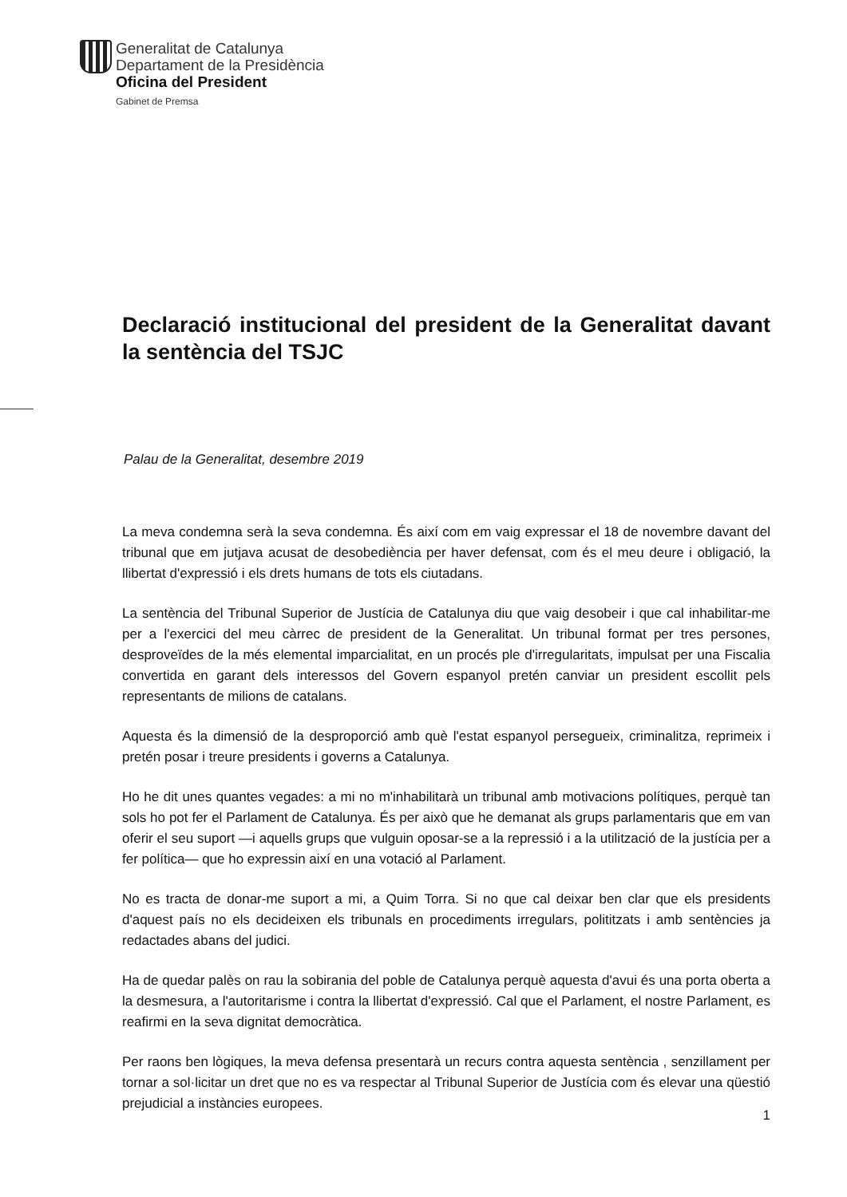Generalitat de Catalunya
Departament de la Presidència
Oficina del President
Gabinet de Premsa
Declaració institucional del president de la Generalitat davant la sentència del TSJC
Palau de la Generalitat, desembre 2019
La meva condemna serà la seva condemna. És així com em vaig expressar el 18 de novembre davant del tribunal que em jutjava acusat de desobediència per haver defensat, com és el meu deure i obligació, la llibertat d'expressió i els drets humans de tots els ciutadans.
La sentència del Tribunal Superior de Justícia de Catalunya diu que vaig desobeir i que cal inhabilitar-me per a l'exercici del meu càrrec de president de la Generalitat. Un tribunal format per tres persones, desproveïdes de la més elemental imparcialitat, en un procés ple d'irregularitats, impulsat per una Fiscalia convertida en garant dels interessos del Govern espanyol pretén canviar un president escollit pels representants de milions de catalans.
Aquesta és la dimensió de la desproporció amb què l'estat espanyol persegueix, criminalitza, reprimeix i pretén posar i treure presidents i governs a Catalunya.
Ho he dit unes quantes vegades: a mi no m'inhabilitarà un tribunal amb motivacions polítiques, perquè tan sols ho pot fer el Parlament de Catalunya. És per això que he demanat als grups parlamentaris que em van oferir el seu suport —i aquells grups que vulguin oposar-se a la repressió i a la utilització de la justícia per a fer política— que ho expressin així en una votació al Parlament.
No es tracta de donar-me suport a mi, a Quim Torra. Si no que cal deixar ben clar que els presidents d'aquest país no els decideixen els tribunals en procediments irregulars, polititzats i amb sentències ja redactades abans del judici.
Ha de quedar palès on rau la sobirania del poble de Catalunya perquè aquesta d'avui és una porta oberta a la desmesura, a l'autoritarisme i contra la llibertat d'expressió. Cal que el Parlament, el nostre Parlament, es reafirmi en la seva dignitat democràtica.
Per raons ben lògiques, la meva defensa presentarà un recurs contra aquesta sentència , senzillament per tornar a sol·licitar un dret que no es va respectar al Tribunal Superior de Justícia com és elevar una qüestió prejudicial a instàncies europees.
1